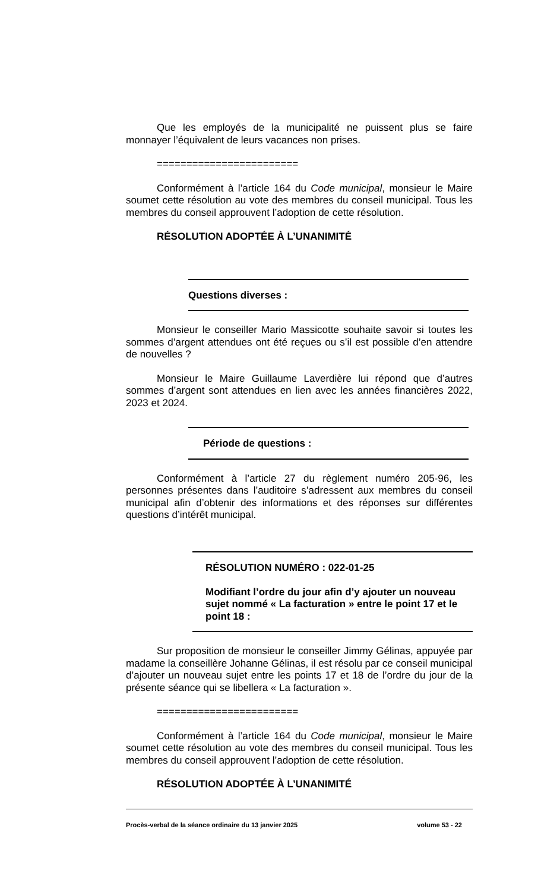Que les employés de la municipalité ne puissent plus se faire monnayer l’équivalent de leurs vacances non prises.
========================
Conformément à l’article 164 du Code municipal, monsieur le Maire soumet cette résolution au vote des membres du conseil municipal. Tous les membres du conseil approuvent l’adoption de cette résolution.
RÉSOLUTION ADOPTÉE À L’UNANIMITÉ
Questions diverses :
Monsieur le conseiller Mario Massicotte souhaite savoir si toutes les sommes d’argent attendues ont été reçues ou s’il est possible d’en attendre de nouvelles ?
Monsieur le Maire Guillaume Laverdière lui répond que d’autres sommes d’argent sont attendues en lien avec les années financières 2022, 2023 et 2024.
Période de questions :
Conformément à l’article 27 du règlement numéro 205-96, les personnes présentes dans l’auditoire s’adressent aux membres du conseil municipal afin d’obtenir des informations et des réponses sur différentes questions d’intérêt municipal.
RÉSOLUTION NUMÉRO : 022-01-25
Modifiant l’ordre du jour afin d’y ajouter un nouveau sujet nommé « La facturation » entre le point 17 et le point 18 :
Sur proposition de monsieur le conseiller Jimmy Gélinas, appuyée par madame la conseillère Johanne Gélinas, il est résolu par ce conseil municipal d’ajouter un nouveau sujet entre les points 17 et 18 de l’ordre du jour de la présente séance qui se libellera « La facturation ».
========================
Conformément à l’article 164 du Code municipal, monsieur le Maire soumet cette résolution au vote des membres du conseil municipal. Tous les membres du conseil approuvent l’adoption de cette résolution.
RÉSOLUTION ADOPTÉE À L’UNANIMITÉ
Procès-verbal de la séance ordinaire du 13 janvier 2025 volume 53 - 22